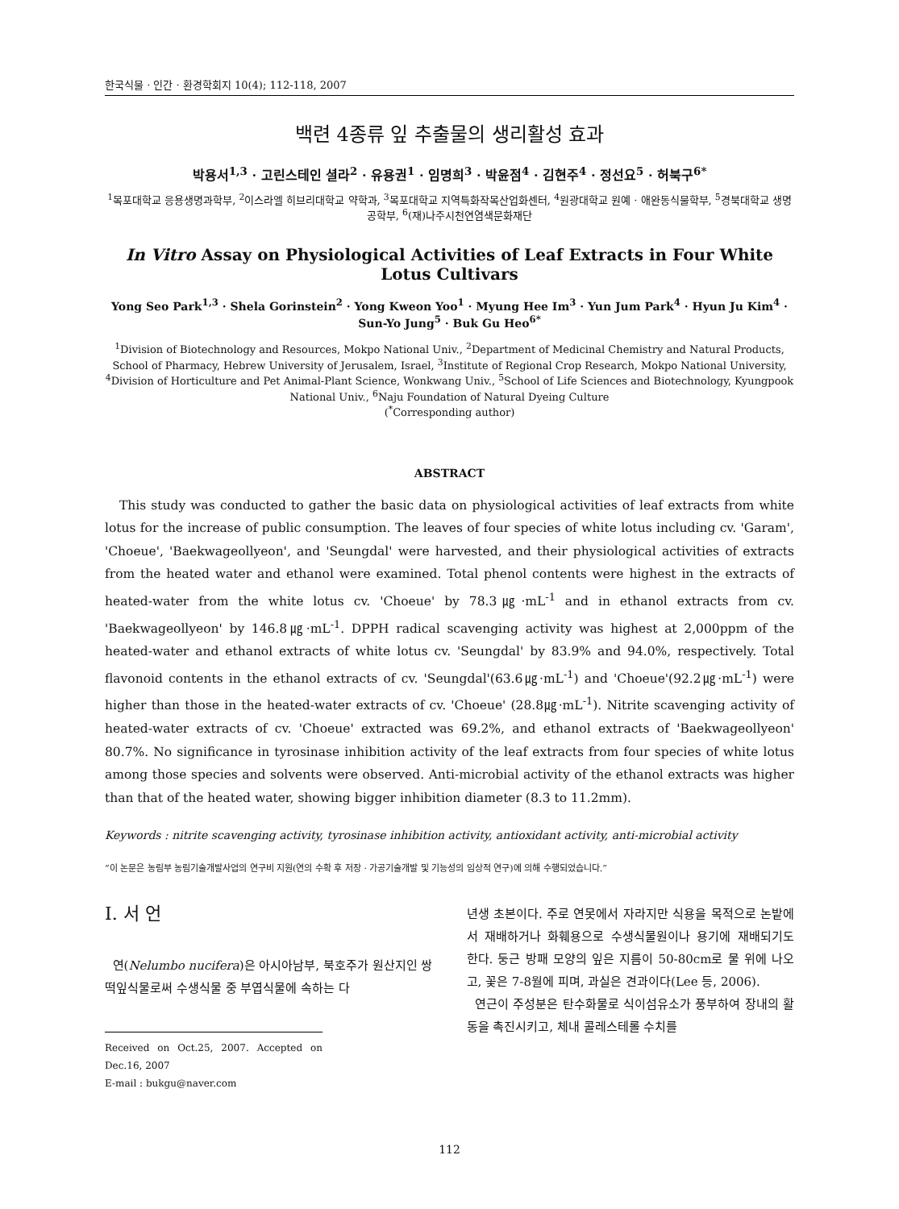한국식물 · 인간 · 환경학회지 10(4); 112-118, 2007
백련 4종류 잎 추출물의 생리활성 효과
박용서<sup>1,3</sup> · 고린스테인 셜라<sup>2</sup> · 유용권<sup>1</sup> · 임명희<sup>3</sup> · 박윤점<sup>4</sup> · 김현주<sup>4</sup> · 정선요<sup>5</sup> · 허북구<sup>6*</sup>
<sup>1</sup> 목포대학교 응용생명과학부, <sup>2</sup>이스라엘 히브리대학교 약학과, <sup>3</sup>목포대학교 지역특화작목산업화센터, <sup>4</sup>원광대학교 원예 · 애완동식물학부, <sup>5</sup>경북대학교 생명공학부, <sup>6</sup>(재)나주시천연염색문화재단
In Vitro Assay on Physiological Activities of Leaf Extracts in Four White Lotus Cultivars
Yong Seo Park<sup>1,3</sup> · Shela Gorinstein<sup>2</sup> · Yong Kweon Yoo<sup>1</sup> · Myung Hee Im<sup>3</sup> · Yun Jum Park<sup>4</sup> · Hyun Ju Kim<sup>4</sup> · Sun-Yo Jung<sup>5</sup> · Buk Gu Heo<sup>6*</sup>
<sup>1</sup> Division of Biotechnology and Resources, Mokpo National Univ., <sup>2</sup>Department of Medicinal Chemistry and Natural Products, School of Pharmacy, Hebrew University of Jerusalem, Israel, <sup>3</sup>Institute of Regional Crop Research, Mokpo National University, <sup>4</sup>Division of Horticulture and Pet Animal-Plant Science, Wonkwang Univ., <sup>5</sup>School of Life Sciences and Biotechnology, Kyungpook National Univ., <sup>6</sup>Naju Foundation of Natural Dyeing Culture
(<sup>*</sup>Corresponding author)
ABSTRACT
This study was conducted to gather the basic data on physiological activities of leaf extracts from white lotus for the increase of public consumption. The leaves of four species of white lotus including cv. 'Garam', 'Choeue', 'Baekwageollyeon', and 'Seungdal' were harvested, and their physiological activities of extracts from the heated water and ethanol were examined. Total phenol contents were highest in the extracts of heated-water from the white lotus cv. 'Choeue' by 78.3㎍·mL<sup>-1</sup> and in ethanol extracts from cv. 'Baekwageollyeon' by 146.8㎍·mL<sup>-1</sup>. DPPH radical scavenging activity was highest at 2,000ppm of the heated-water and ethanol extracts of white lotus cv. 'Seungdal' by 83.9% and 94.0%, respectively. Total flavonoid contents in the ethanol extracts of cv. 'Seungdal'(63.6㎍·mL<sup>-1</sup>) and 'Choeue'(92.2㎍·mL<sup>-1</sup>) were higher than those in the heated-water extracts of cv. 'Choeue' (28.8㎍·mL<sup>-1</sup>). Nitrite scavenging activity of heated-water extracts of cv. 'Choeue' extracted was 69.2%, and ethanol extracts of 'Baekwageollyeon' 80.7%. No significance in tyrosinase inhibition activity of the leaf extracts from four species of white lotus among those species and solvents were observed. Anti-microbial activity of the ethanol extracts was higher than that of the heated water, showing bigger inhibition diameter (8.3 to 11.2mm).
Keywords : nitrite scavenging activity, tyrosinase inhibition activity, antioxidant activity, anti-microbial activity
“이 논문은 농림부 농림기술개발사업의 연구비 지원(연의 수확 후 저장 · 가공기술개발 및 기능성의 임상적 연구)에 의해 수행되었습니다.”
Ⅰ. 서 언
연(Nelumbo nucifera)은 아시아남부, 북호주가 원산지인 쌍떡잎식물로써 수생식물 중 부엽식물에 속하는 다
Received on Oct.25, 2007. Accepted on Dec.16, 2007
E-mail : bukgu@naver.com
년생 초본이다. 주로 연못에서 자라지만 식용을 목적으로 논밭에서 재배하거나 화훼용으로 수생식물원이나 용기에 재배되기도 한다. 둥근 방패 모양의 잎은 지름이 50-80cm로 물 위에 나오고, 꽃은 7-8월에 피며, 과실은 견과이다(Lee 등, 2006).
연근이 주성분은 탄수화물로 식이섬유소가 풍부하여 장내의 활동을 촉진시키고, 체내 콜레스테롤 수치를
112